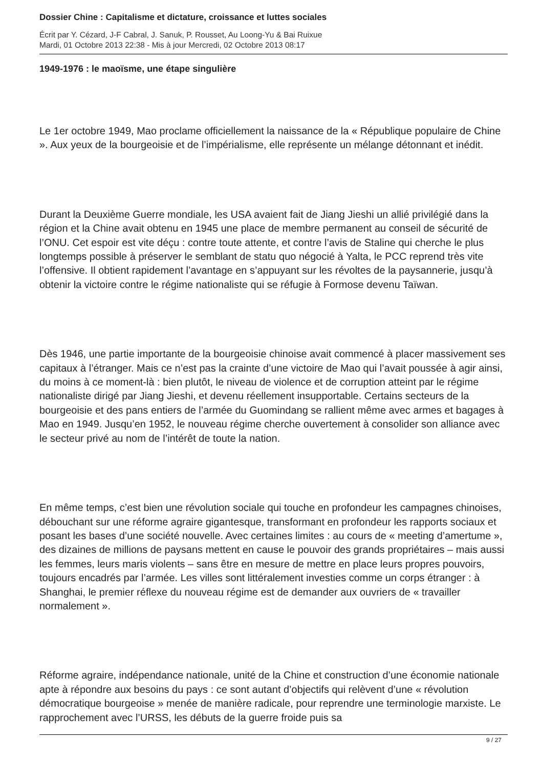Dossier Chine : Capitalisme et dictature, croissance et luttes sociales
Écrit par Y. Cézard, J-F Cabral, J. Sanuk, P. Rousset, Au Loong-Yu & Bai Ruixue
Mardi, 01 Octobre 2013 22:38 - Mis à jour Mercredi, 02 Octobre 2013 08:17
1949-1976 : le maoïsme, une étape singulière
Le 1er octobre 1949, Mao proclame officiellement la naissance de la « République populaire de Chine ». Aux yeux de la bourgeoisie et de l’impérialisme, elle représente un mélange détonnant et inédit.
Durant la Deuxième Guerre mondiale, les USA avaient fait de Jiang Jieshi un allié privilégié dans la région et la Chine avait obtenu en 1945 une place de membre permanent au conseil de sécurité de l’ONU. Cet espoir est vite déçu : contre toute attente, et contre l’avis de Staline qui cherche le plus longtemps possible à préserver le semblant de statu quo négocié à Yalta, le PCC reprend très vite l’offensive. Il obtient rapidement l’avantage en s’appuyant sur les révoltes de la paysannerie, jusqu’à obtenir la victoire contre le régime nationaliste qui se réfugie à Formose devenu Taïwan.
Dès 1946, une partie importante de la bourgeoisie chinoise avait commencé à placer massivement ses capitaux à l’étranger. Mais ce n’est pas la crainte d’une victoire de Mao qui l’avait poussée à agir ainsi, du moins à ce moment-là : bien plutôt, le niveau de violence et de corruption atteint par le régime nationaliste dirigé par Jiang Jieshi, et devenu réellement insupportable. Certains secteurs de la bourgeoisie et des pans entiers de l’armée du Guomindang se rallient même avec armes et bagages à Mao en 1949. Jusqu’en 1952, le nouveau régime cherche ouvertement à consolider son alliance avec le secteur privé au nom de l’intérêt de toute la nation.
En même temps, c’est bien une révolution sociale qui touche en profondeur les campagnes chinoises, débouchant sur une réforme agraire gigantesque, transformant en profondeur les rapports sociaux et posant les bases d’une société nouvelle. Avec certaines limites : au cours de « meeting d’amertume », des dizaines de millions de paysans mettent en cause le pouvoir des grands propriétaires – mais aussi les femmes, leurs maris violents – sans être en mesure de mettre en place leurs propres pouvoirs, toujours encadrés par l’armée. Les villes sont littéralement investies comme un corps étranger : à Shanghai, le premier réflexe du nouveau régime est de demander aux ouvriers de « travailler normalement ».
Réforme agraire, indépendance nationale, unité de la Chine et construction d’une économie nationale apte à répondre aux besoins du pays : ce sont autant d’objectifs qui relèvent d’une « révolution démocratique bourgeoise » menée de manière radicale, pour reprendre une terminologie marxiste. Le rapprochement avec l’URSS, les débuts de la guerre froide puis sa
9 / 27